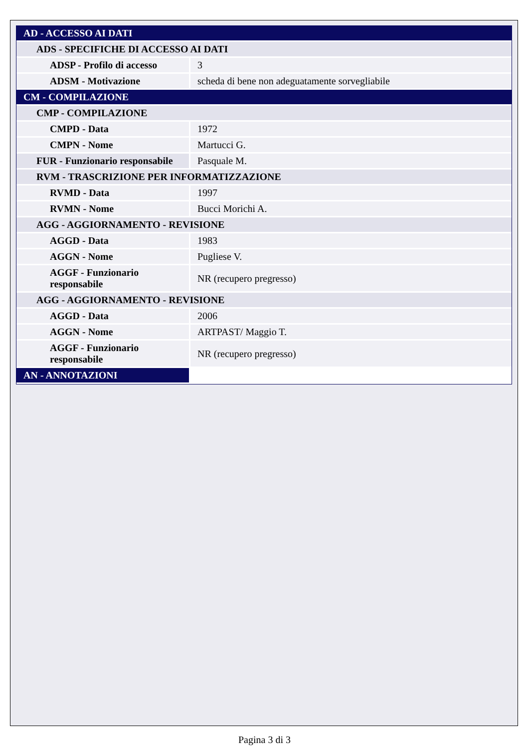| AD - ACCESSO AI DATI | |
| ADS - SPECIFICHE DI ACCESSO AI DATI | |
| ADSP - Profilo di accesso | 3 |
| ADSM - Motivazione | scheda di bene non adeguatamente sorvegliabile |
| CM - COMPILAZIONE | |
| CMP - COMPILAZIONE | |
| CMPD - Data | 1972 |
| CMPN - Nome | Martucci G. |
| FUR - Funzionario responsabile | Pasquale M. |
| RVM - TRASCRIZIONE PER INFORMATIZZAZIONE | |
| RVMD - Data | 1997 |
| RVMN - Nome | Bucci Morichi A. |
| AGG - AGGIORNAMENTO - REVISIONE | |
| AGGD - Data | 1983 |
| AGGN - Nome | Pugliese V. |
| AGGF - Funzionario responsabile | NR (recupero pregresso) |
| AGG - AGGIORNAMENTO - REVISIONE | |
| AGGD - Data | 2006 |
| AGGN - Nome | ARTPAST/ Maggio T. |
| AGGF - Funzionario responsabile | NR (recupero pregresso) |
| AN - ANNOTAZIONI | |
Pagina 3 di 3